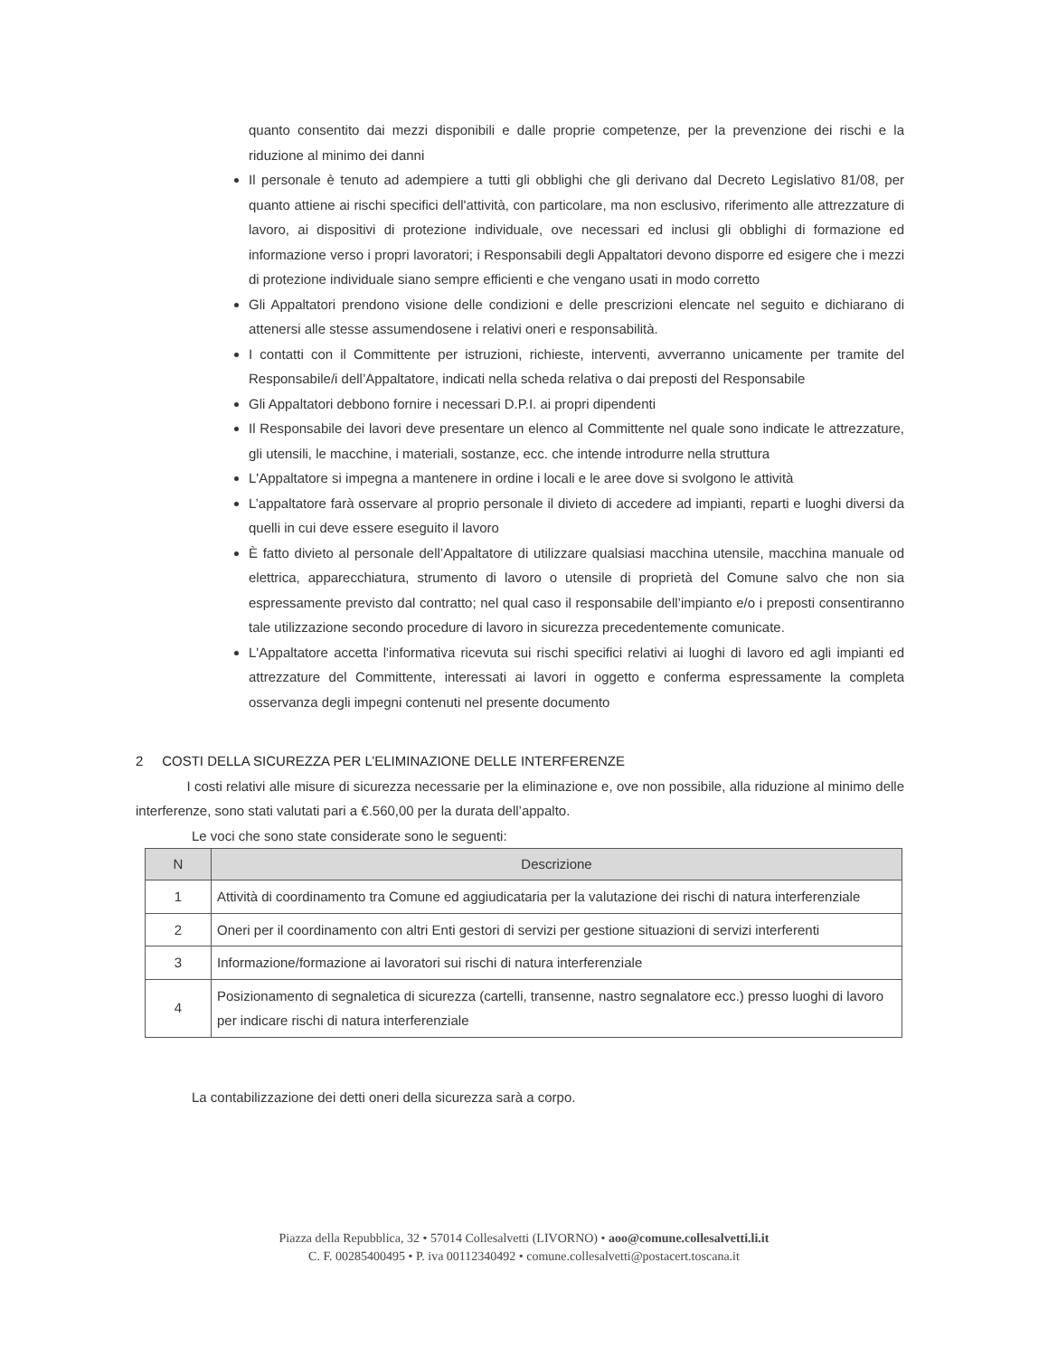quanto consentito dai mezzi disponibili e dalle proprie competenze, per la prevenzione dei rischi e la riduzione al minimo dei danni
Il personale è tenuto ad adempiere a tutti gli obblighi che gli derivano dal Decreto Legislativo 81/08, per quanto attiene ai rischi specifici dell'attività, con particolare, ma non esclusivo, riferimento alle attrezzature di lavoro, ai dispositivi di protezione individuale, ove necessari ed inclusi gli obblighi di formazione ed informazione verso i propri lavoratori; i Responsabili degli Appaltatori devono disporre ed esigere che i mezzi di protezione individuale siano sempre efficienti e che vengano usati in modo corretto
Gli Appaltatori prendono visione delle condizioni e delle prescrizioni elencate nel seguito e dichiarano di attenersi alle stesse assumendosene i relativi oneri e responsabilità.
I contatti con il Committente per istruzioni, richieste, interventi, avverranno unicamente per tramite del Responsabile/i dell’Appaltatore, indicati nella scheda relativa o dai preposti del Responsabile
Gli Appaltatori debbono fornire i necessari D.P.I. ai propri dipendenti
Il Responsabile dei lavori deve presentare un elenco al Committente nel quale sono indicate le attrezzature, gli utensili, le macchine, i materiali, sostanze, ecc. che intende introdurre nella struttura
L'Appaltatore si impegna a mantenere in ordine i locali e le aree dove si svolgono le attività
L’appaltatore farà osservare al proprio personale il divieto di accedere ad impianti, reparti e luoghi diversi da quelli in cui deve essere eseguito il lavoro
È fatto divieto al personale dell’Appaltatore di utilizzare qualsiasi macchina utensile, macchina manuale od elettrica, apparecchiatura, strumento di lavoro o utensile di proprietà del Comune salvo che non sia espressamente previsto dal contratto; nel qual caso il responsabile dell’impianto e/o i preposti consentiranno tale utilizzazione secondo procedure di lavoro in sicurezza precedentemente comunicate.
L'Appaltatore accetta l'informativa ricevuta sui rischi specifici relativi ai luoghi di lavoro ed agli impianti ed attrezzature del Committente, interessati ai lavori in oggetto e conferma espressamente la completa osservanza degli impegni contenuti nel presente documento
2 COSTI DELLA SICUREZZA PER L’ELIMINAZIONE DELLE INTERFERENZE
I costi relativi alle misure di sicurezza necessarie per la eliminazione e, ove non possibile, alla riduzione al minimo delle interferenze, sono stati valutati pari a €.560,00 per la durata dell’appalto.
Le voci che sono state considerate sono le seguenti:
| N | Descrizione |
| --- | --- |
| 1 | Attività di coordinamento tra Comune ed aggiudicataria per la valutazione dei rischi di natura interferenziale |
| 2 | Oneri per il coordinamento con altri Enti gestori di servizi per gestione situazioni di servizi interferenti |
| 3 | Informazione/formazione ai lavoratori sui rischi di natura interferenziale |
| 4 | Posizionamento di segnaletica di sicurezza (cartelli, transenne, nastro segnalatore ecc.) presso luoghi di lavoro per indicare rischi di natura interferenziale |
La contabilizzazione dei detti oneri della sicurezza sarà a corpo.
Piazza della Repubblica, 32 • 57014 Collesalvetti (LIVORNO) • aoo@comune.collesalvetti.li.it
C. F. 00285400495 • P. iva 00112340492 • comune.collesalvetti@postacert.toscana.it